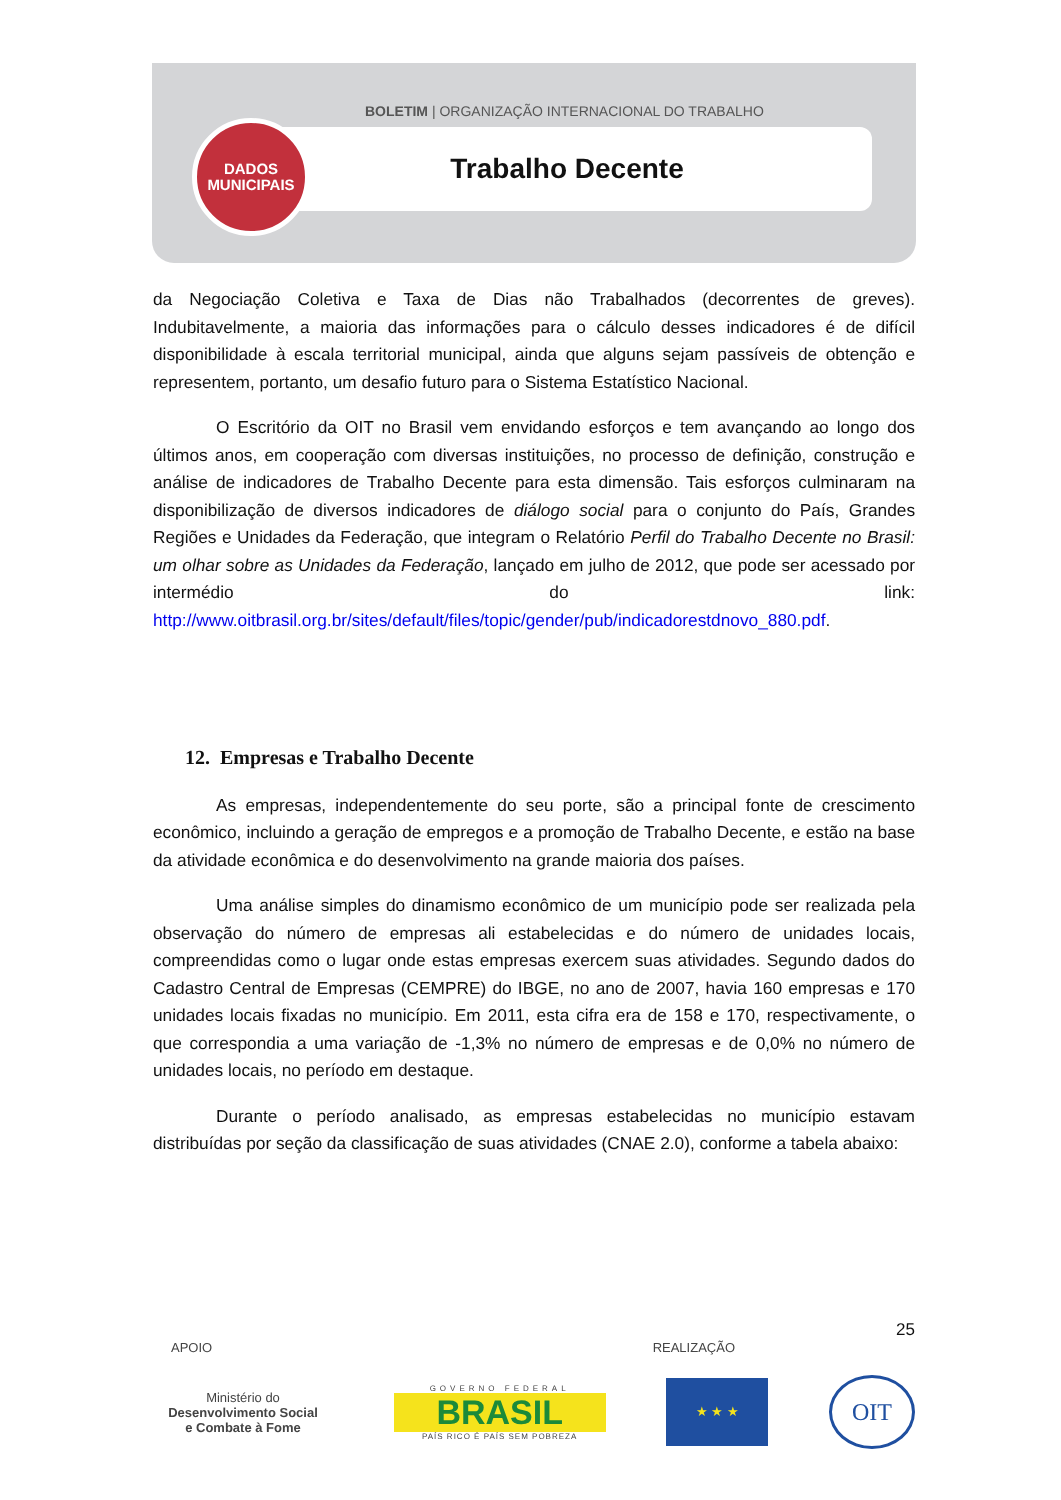BOLETIM | ORGANIZAÇÃO INTERNACIONAL DO TRABALHO
Trabalho Decente
DADOS
MUNICIPAIS
da Negociação Coletiva e Taxa de Dias não Trabalhados (decorrentes de greves). Indubitavelmente, a maioria das informações para o cálculo desses indicadores é de difícil disponibilidade à escala territorial municipal, ainda que alguns sejam passíveis de obtenção e representem, portanto, um desafio futuro para o Sistema Estatístico Nacional.
O Escritório da OIT no Brasil vem envidando esforços e tem avançando ao longo dos últimos anos, em cooperação com diversas instituições, no processo de definição, construção e análise de indicadores de Trabalho Decente para esta dimensão. Tais esforços culminaram na disponibilização de diversos indicadores de diálogo social para o conjunto do País, Grandes Regiões e Unidades da Federação, que integram o Relatório Perfil do Trabalho Decente no Brasil: um olhar sobre as Unidades da Federação, lançado em julho de 2012, que pode ser acessado por intermédio do link: http://www.oitbrasil.org.br/sites/default/files/topic/gender/pub/indicadorestdnovo_880.pdf.
12. Empresas e Trabalho Decente
As empresas, independentemente do seu porte, são a principal fonte de crescimento econômico, incluindo a geração de empregos e a promoção de Trabalho Decente, e estão na base da atividade econômica e do desenvolvimento na grande maioria dos países.
Uma análise simples do dinamismo econômico de um município pode ser realizada pela observação do número de empresas ali estabelecidas e do número de unidades locais, compreendidas como o lugar onde estas empresas exercem suas atividades. Segundo dados do Cadastro Central de Empresas (CEMPRE) do IBGE, no ano de 2007, havia 160 empresas e 170 unidades locais fixadas no município. Em 2011, esta cifra era de 158 e 170, respectivamente, o que correspondia a uma variação de -1,3% no número de empresas e de 0,0% no número de unidades locais, no período em destaque.
Durante o período analisado, as empresas estabelecidas no município estavam distribuídas por seção da classificação de suas atividades (CNAE 2.0), conforme a tabela abaixo:
25
APOIO REALIZAÇÃO
Ministério do
Desenvolvimento Social
e Combate à Fome
GOVERNO FEDERAL
BRASIL
PAÍS RICO É PAÍS SEM POBREZA
★ ★ ★
OIT